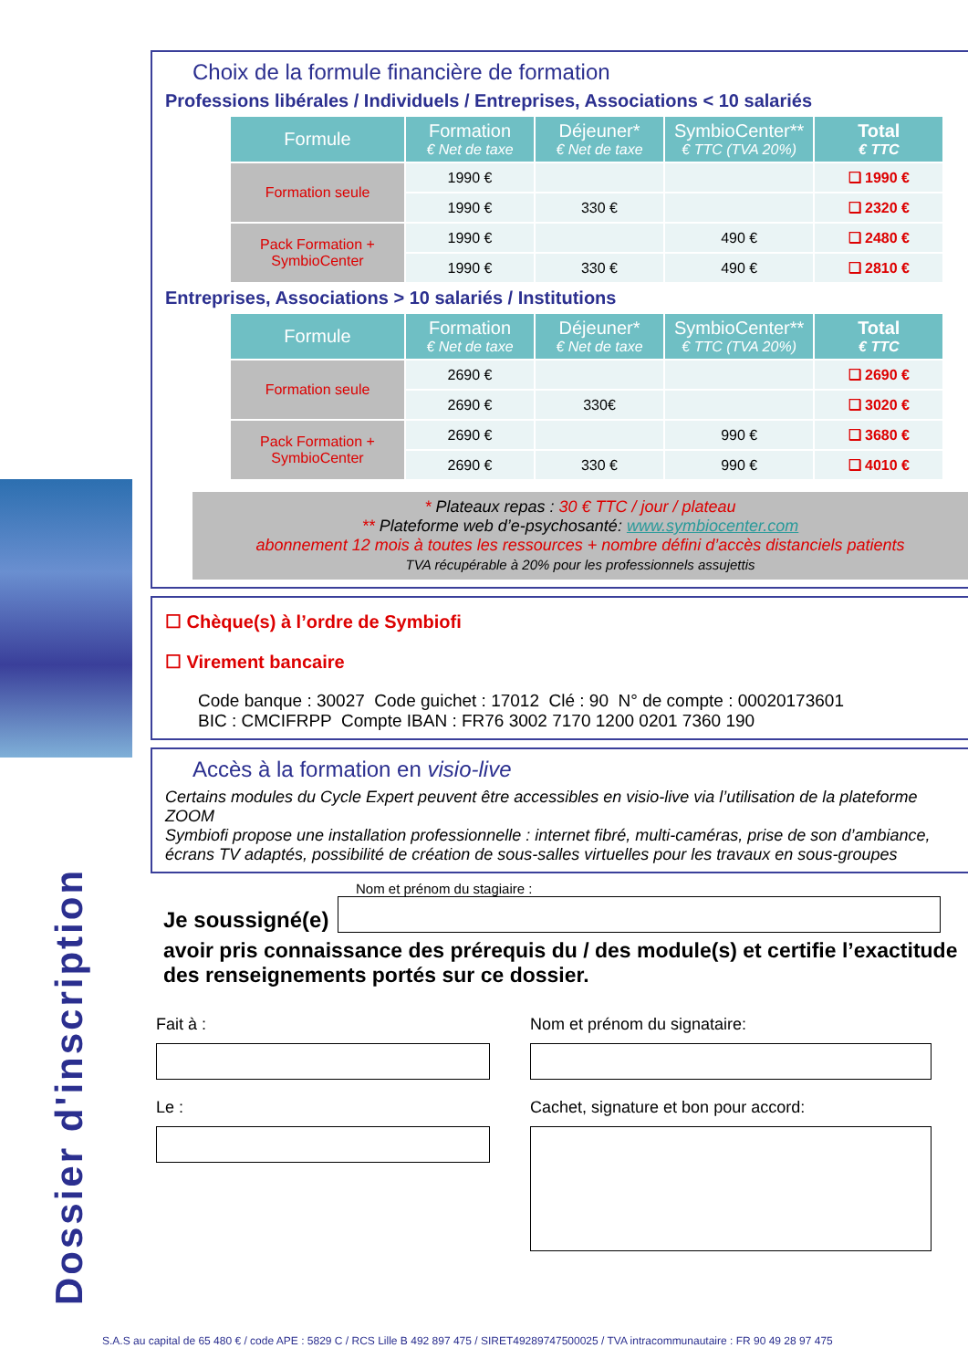Dossier d'inscription
Choix de la formule financière de formation
Professions libérales / Individuels / Entreprises, Associations < 10 salariés
| Formule | Formation € Net de taxe | Déjeuner* € Net de taxe | SymbioCenter** € TTC (TVA 20%) | Total € TTC |
| --- | --- | --- | --- | --- |
| Formation seule | 1990 € | | | ❑ 1990 € |
| | 1990 € | 330 € | | ❑ 2320 € |
| Pack Formation + SymbioCenter | 1990 € | | 490 € | ❑ 2480 € |
| | 1990 € | 330 € | 490 € | ❑ 2810 € |
Entreprises, Associations > 10 salariés / Institutions
| Formule | Formation € Net de taxe | Déjeuner* € Net de taxe | SymbioCenter** € TTC (TVA 20%) | Total € TTC |
| --- | --- | --- | --- | --- |
| Formation seule | 2690 € | | | ❑ 2690 € |
| | 2690 € | 330€ | | ❑ 3020 € |
| Pack Formation + SymbioCenter | 2690 € | | 990 € | ❑ 3680 € |
| | 2690 € | 330 € | 990 € | ❑ 4010 € |
* Plateaux repas : 30 € TTC / jour / plateau
** Plateforme web d’e-psychosanté: www.symbiocenter.com
abonnement 12 mois à toutes les ressources + nombre défini d’accès distanciels patients
TVA récupérable à 20% pour les professionnels assujettis
☐ Chèque(s) à l’ordre de Symbiofi
☐ Virement bancaire
Code banque : 30027 Code guichet : 17012 Clé : 90 N° de compte : 00020173601
BIC : CMCIFRPP Compte IBAN : FR76 3002 7170 1200 0201 7360 190
Accès à la formation en visio-live
Certains modules du Cycle Expert peuvent être accessibles en visio-live via l’utilisation de la plateforme ZOOM
Symbiofi propose une installation professionnelle : internet fibré, multi-caméras, prise de son d’ambiance, écrans TV adaptés, possibilité de création de sous-salles virtuelles pour les travaux en sous-groupes
Nom et prénom du stagiaire :
Je soussigné(e)
avoir pris connaissance des prérequis du / des module(s) et certifie l’exactitude des renseignements portés sur ce dossier.
Fait à :
Le :
Nom et prénom du signataire:
Cachet, signature et bon pour accord:
S.A.S au capital de 65 480 € / code APE : 5829 C / RCS Lille B 492 897 475 / SIRET49289747500025 / TVA intracommunautaire : FR 90 49 28 97 475